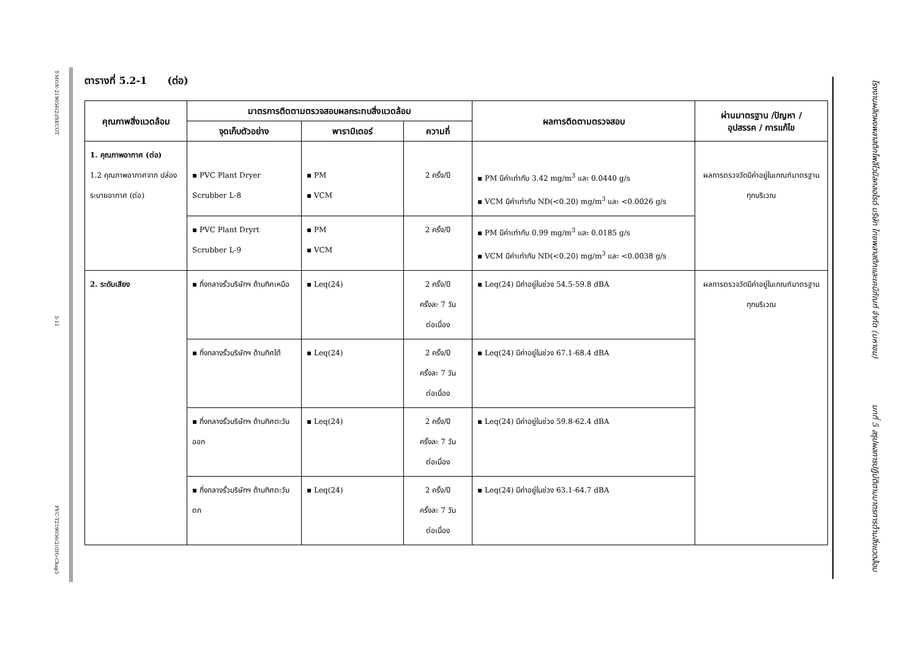T-MON-219056(2)/SECOT
5-11
PVC-T219056(2)(IH)-Chap5
โรงงานผลิตผงพลาสติกโพลีไวนิลคลอไรด์ บริษัท ไทยพลาสติกและเคมีภัณฑ์ จำกัด (มหาชน)
บทที่ 5 สรุปผลการปฏิบัติตามมาตรการด้านสิ่งแวดล้อม
ตารางที่ 5.2-1 (ต่อ)
| คุณภาพสิ่งแวดล้อม | มาตรการติดตามตรวจสอบผลกระทบสิ่งแวดล้อม | | | ผลการติดตามตรวจสอบ | ผ่านมาตรฐาน /ปัญหา / อุปสรรค / การแก้ไข |
| --- | --- | --- | --- | --- | --- |
| | จุดเก็บตัวอย่าง | พารามิเตอร์ | ความถี่ | | |
| 1. คุณภาพอากาศ (ต่อ) 1.2 คุณภาพอากาศจาก ปล่องระบายอากาศ (ต่อ) | ▪ PVC Plant Dryer Scrubber L-8 | ▪ PM ▪ VCM | 2 ครั้ง/ปี | ▪ PM มีค่าเท่ากับ 3.42 mg/m<sup>3</sup> และ 0.0440 g/s ▪ VCM มีค่าเท่ากับ ND(<0.20) mg/m<sup>3</sup> และ <0.0026 g/s | ผลการตรวจวัดมีค่าอยู่ในเกณฑ์มาตรฐานทุกบริเวณ |
| | ▪ PVC Plant Dryrt Scrubber L-9 | ▪ PM ▪ VCM | 2 ครั้ง/ปี | ▪ PM มีค่าเท่ากับ 0.99 mg/m<sup>3</sup> และ 0.0185 g/s ▪ VCM มีค่าเท่ากับ ND(<0.20) mg/m<sup>3</sup> และ <0.0038 g/s | |
| 2. ระดับเสียง | ▪ กึ่งกลางรั้วบริษัทฯ ด้านทิศเหนือ | ▪ Leq(24) | 2 ครั้ง/ปี ครั้งละ 7 วัน ต่อเนื่อง | ▪ Leq(24) มีค่าอยู่ในช่วง 54.5-59.8 dBA | ผลการตรวจวัดมีค่าอยู่ในเกณฑ์มาตรฐานทุกบริเวณ |
| | ▪ กึ่งกลางรั้วบริษัทฯ ด้านทิศใต้ | ▪ Leq(24) | 2 ครั้ง/ปี ครั้งละ 7 วัน ต่อเนื่อง | ▪ Leq(24) มีค่าอยู่ในช่วง 67.1-68.4 dBA | |
| | ▪ กึ่งกลางรั้วบริษัทฯ ด้านทิศตะวันออก | ▪ Leq(24) | 2 ครั้ง/ปี ครั้งละ 7 วัน ต่อเนื่อง | ▪ Leq(24) มีค่าอยู่ในช่วง 59.8-62.4 dBA | |
| | ▪ กึ่งกลางรั้วบริษัทฯ ด้านทิศตะวันตก | ▪ Leq(24) | 2 ครั้ง/ปี ครั้งละ 7 วัน ต่อเนื่อง | ▪ Leq(24) มีค่าอยู่ในช่วง 63.1-64.7 dBA | |